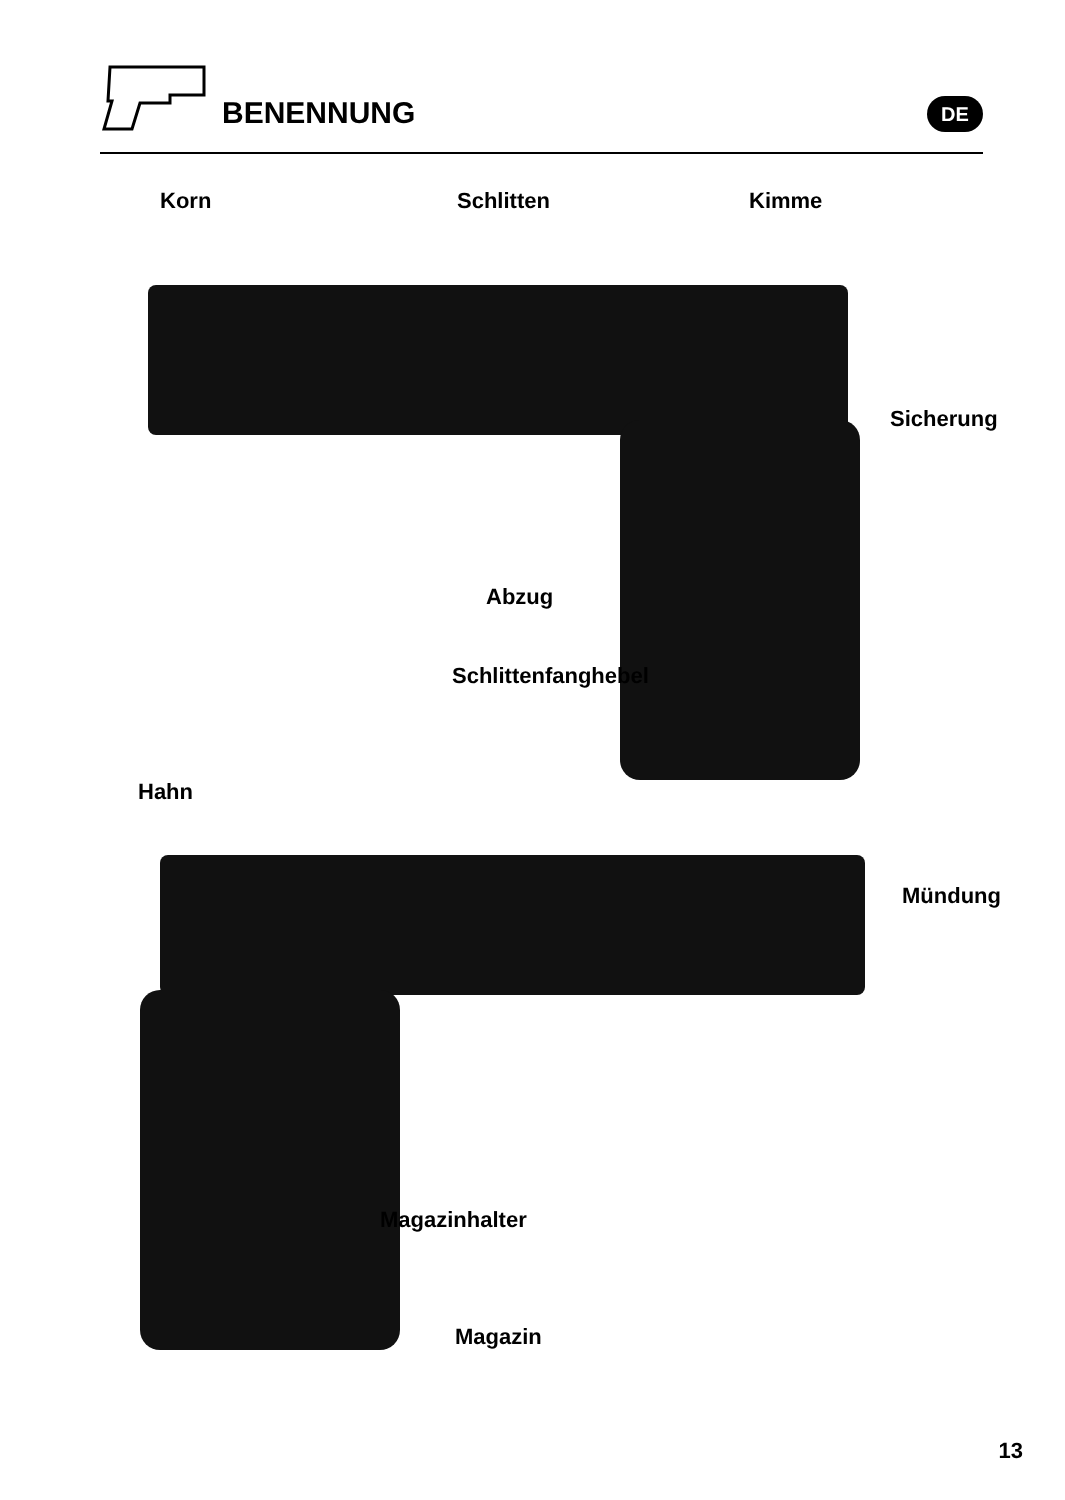BENENNUNG DE
Korn Schlitten Kimme
Sicherung
Abzug
Schlittenfanghebel
Hahn
Mündung
Magazinhalter
Magazin
13